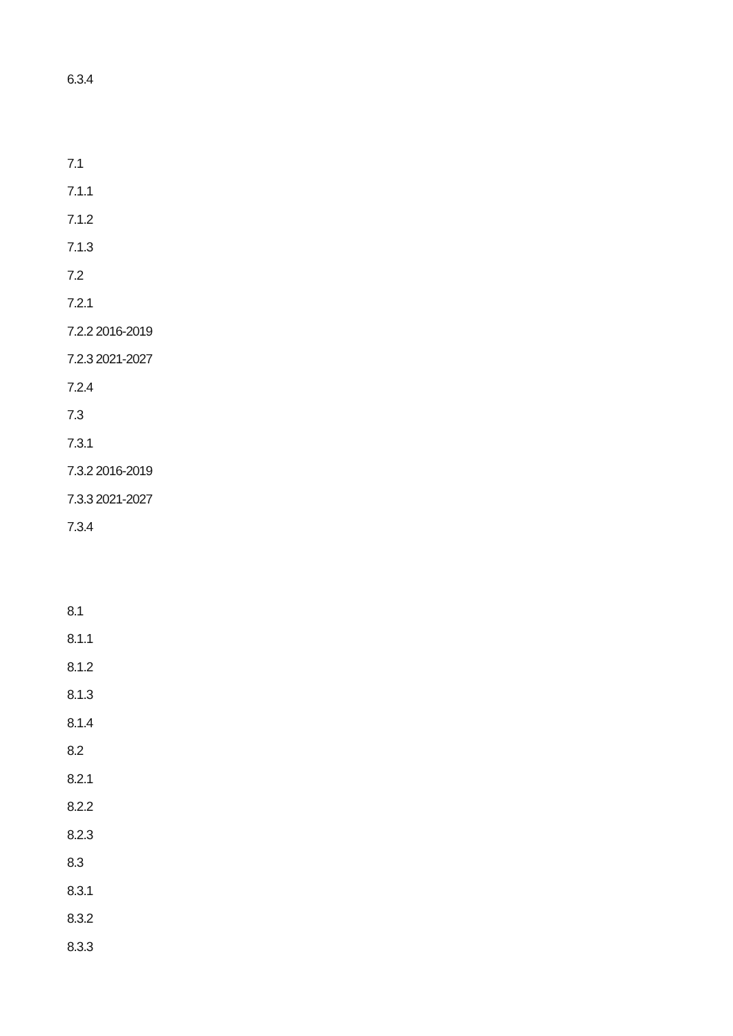6.3.4
7.1
7.1.1
7.1.2
7.1.3
7.2
7.2.1
7.2.2 2016-2019
7.2.3 2021-2027
7.2.4
7.3
7.3.1
7.3.2 2016-2019
7.3.3 2021-2027
7.3.4
8.1
8.1.1
8.1.2
8.1.3
8.1.4
8.2
8.2.1
8.2.2
8.2.3
8.3
8.3.1
8.3.2
8.3.3